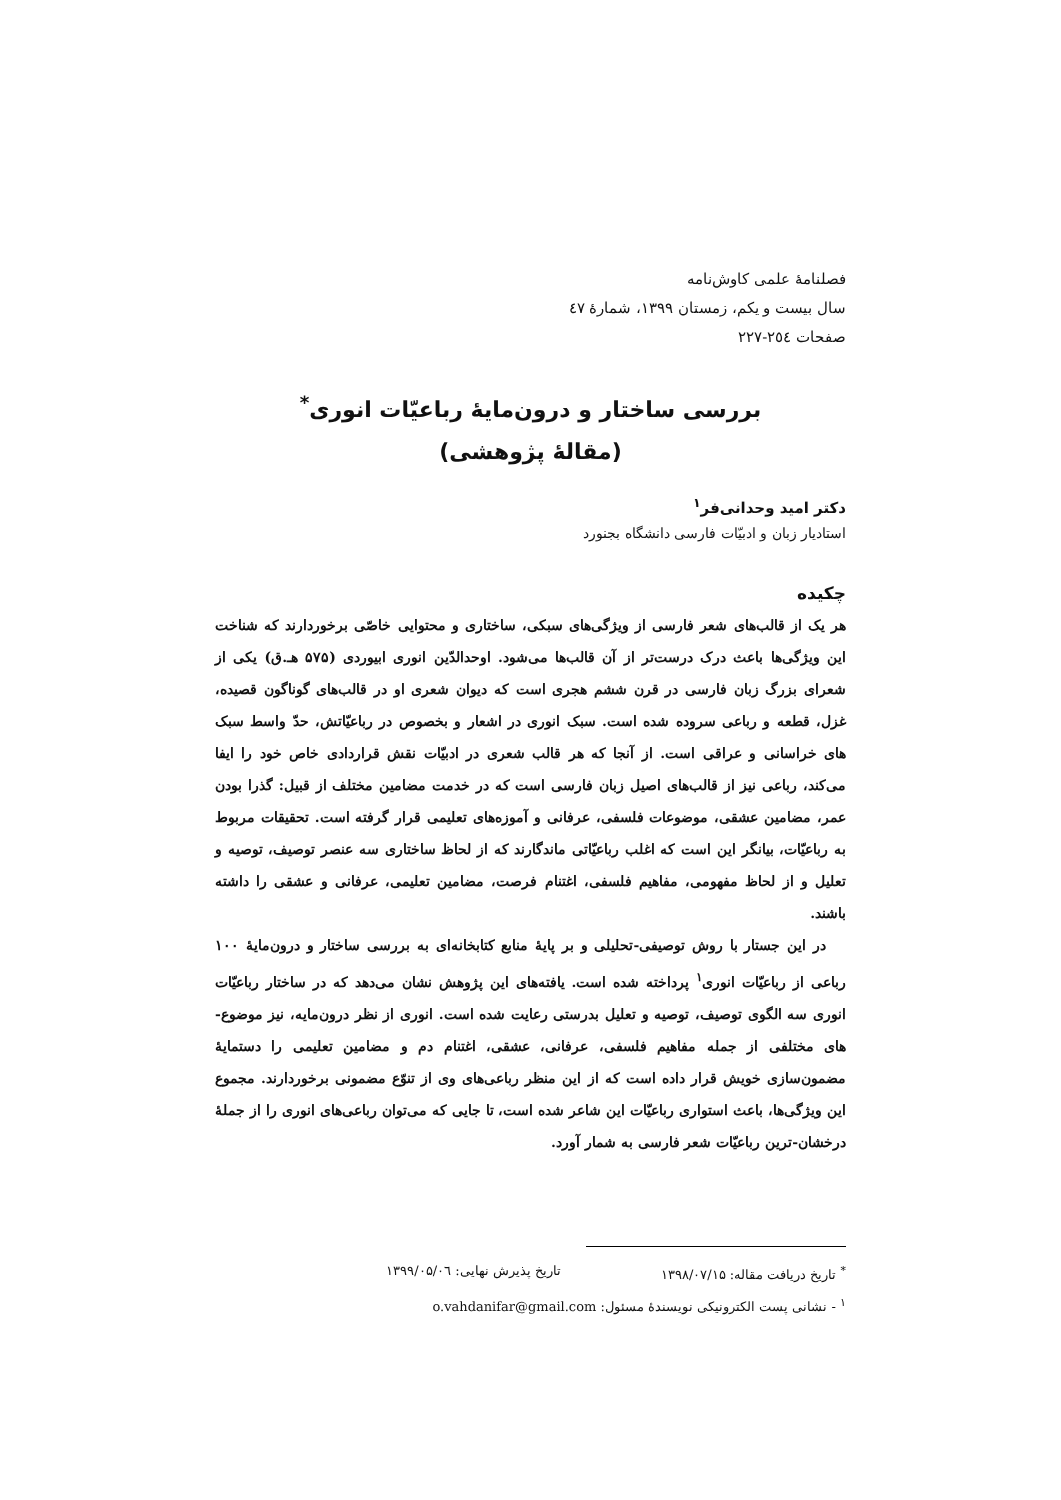فصلنامهٔ علمی کاوش‌نامه
سال بیست و یکم، زمستان ۱۳۹۹، شمارهٔ ٤٧
صفحات ٢٥٤-٢٢٧
بررسی ساختار و درون‌مایهٔ رباعیّات انوری<sup>*</sup>
(مقالهٔ پژوهشی)
دکتر امید وحدانی‌فر<sup>۱</sup>
استادیار زبان و ادبیّات فارسی دانشگاه بجنورد
چکیده
هر یک از قالب‌های شعر فارسی از ویژگی‌های سبکی، ساختاری و محتوایی خاصّی برخوردارند که شناخت این ویژگی‌ها باعث درک درست‌تر از آن قالب‌ها می‌شود. اوحدالدّین انوری ابیوردی (۵۷۵ هـ.ق) یکی از شعرای بزرگ زبان فارسی در قرن ششم هجری است که دیوان شعری او در قالب‌های گوناگون قصیده، غزل، قطعه و رباعی سروده شده است. سبک انوری در اشعار و بخصوص در رباعیّاتش، حدّ واسط سبک های خراسانی و عراقی است. از آنجا که هر قالب شعری در ادبیّات نقش قراردادی خاص خود را ایفا می‌کند، رباعی نیز از قالب‌های اصیل زبان فارسی است که در خدمت مضامین مختلف از قبیل: گذرا بودن عمر، مضامین عشقی، موضوعات فلسفی، عرفانی و آموزه‌های تعلیمی قرار گرفته است. تحقیقات مربوط به رباعیّات، بیانگر این است که اغلب رباعیّاتی ماندگارند که از لحاظ ساختاری سه عنصر توصیف، توصیه و تعلیل و از لحاظ مفهومی، مفاهیم فلسفی، اغتنام فرصت، مضامین تعلیمی، عرفانی و عشقی را داشته باشند.
در این جستار با روش توصیفی-تحلیلی و بر پایهٔ منابع کتابخانه‌ای به بررسی ساختار و درون‌مایهٔ ۱۰۰ رباعی از رباعیّات انوری<sup>۱</sup> پرداخته شده است. یافته‌های این پژوهش نشان می‌دهد که در ساختار رباعیّات انوری سه الگوی توصیف، توصیه و تعلیل بدرستی رعایت شده است. انوری از نظر درون‌مایه، نیز موضوع-های مختلفی از جمله مفاهیم فلسفی، عرفانی، عشقی، اغتنام دم و مضامین تعلیمی را دستمایهٔ مضمون‌سازی خویش قرار داده است که از این منظر رباعی‌های وی از تنوّع مضمونی برخوردارند. مجموع این ویژگی‌ها، باعث استواری رباعیّات این شاعر شده است، تا جایی که می‌توان رباعی‌های انوری را از جملهٔ درخشان-ترین رباعیّات شعر فارسی به شمار آورد.
<sup>*</sup> تاریخ دریافت مقاله: ۱۳۹۸/۰۷/۱۵ تاریخ پذیرش نهایی: ۱۳۹۹/۰۵/۰٦
<sup>۱</sup> - نشانی پست الکترونیکی نویسندهٔ مسئول: o.vahdanifar@gmail.com